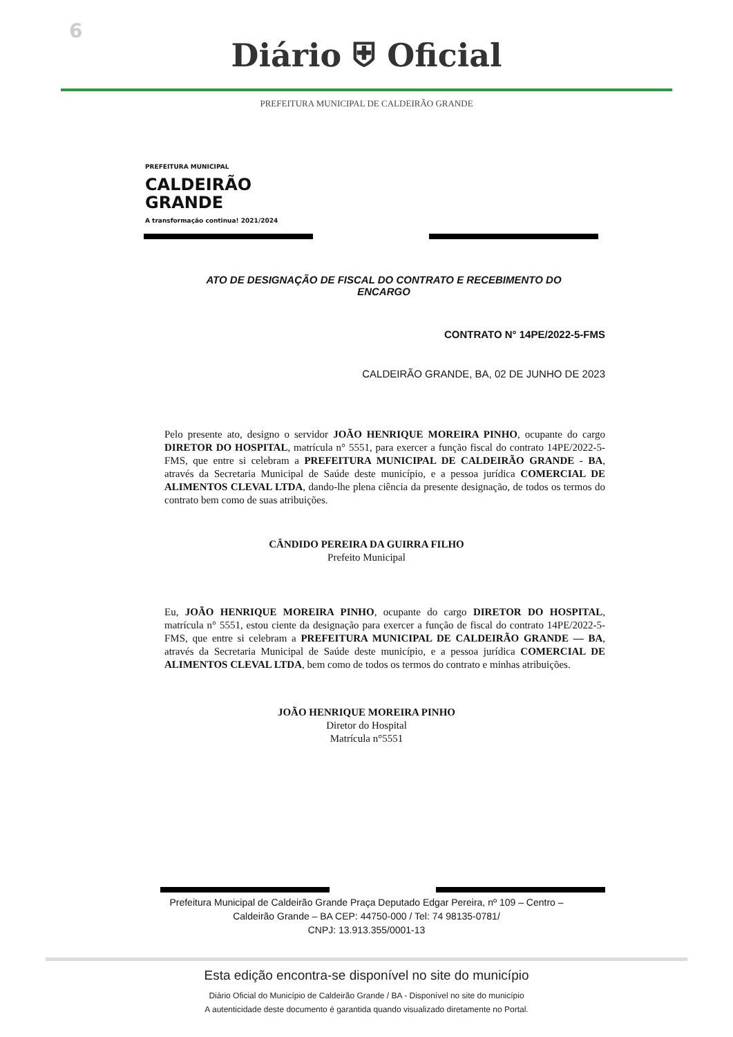6
Diário ⛨ Oficial
PREFEITURA MUNICIPAL DE CALDEIRÃO GRANDE
PREFEITURA MUNICIPAL
CALDEIRÃO
GRANDE
A transformação continua! 2021/2024
ATO DE DESIGNAÇÃO DE FISCAL DO CONTRATO E RECEBIMENTO DO ENCARGO
CONTRATO N° 14PE/2022-5-FMS
CALDEIRÃO GRANDE, BA, 02 DE JUNHO DE 2023
Pelo presente ato, designo o servidor JOÃO HENRIQUE MOREIRA PINHO, ocupante do cargo DIRETOR DO HOSPITAL, matrícula n° 5551, para exercer a função fiscal do contrato 14PE/2022-5-FMS, que entre si celebram a PREFEITURA MUNICIPAL DE CALDEIRÃO GRANDE - BA, através da Secretaria Municipal de Saúde deste município, e a pessoa jurídica COMERCIAL DE ALIMENTOS CLEVAL LTDA, dando-lhe plena ciência da presente designação, de todos os termos do contrato bem como de suas atribuições.
CÂNDIDO PEREIRA DA GUIRRA FILHO
Prefeito Municipal
Eu, JOÃO HENRIQUE MOREIRA PINHO, ocupante do cargo DIRETOR DO HOSPITAL, matrícula n° 5551, estou ciente da designação para exercer a função de fiscal do contrato 14PE/2022-5-FMS, que entre si celebram a PREFEITURA MUNICIPAL DE CALDEIRÃO GRANDE — BA, através da Secretaria Municipal de Saúde deste município, e a pessoa jurídica COMERCIAL DE ALIMENTOS CLEVAL LTDA, bem como de todos os termos do contrato e minhas atribuições.
JOÃO HENRIQUE MOREIRA PINHO
Diretor do Hospital
Matrícula n°5551
Prefeitura Municipal de Caldeirão Grande Praça Deputado Edgar Pereira, nº 109 – Centro –
Caldeirão Grande – BA CEP: 44750-000 / Tel: 74 98135-0781/
CNPJ: 13.913.355/0001-13
Esta edição encontra-se disponível no site do município
Diário Oficial do Município de Caldeirão Grande / BA - Disponível no site do município
A autenticidade deste documento é garantida quando visualizado diretamente no Portal.